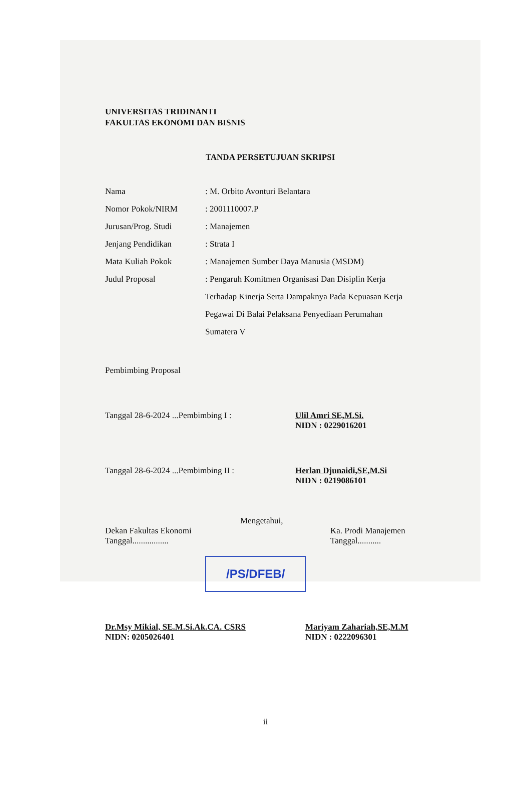UNIVERSITAS TRIDINANTI
FAKULTAS EKONOMI DAN BISNIS
TANDA PERSETUJUAN SKRIPSI
Nama : M. Orbito Avonturi Belantara
Nomor Pokok/NIRM : 2001110007.P
Jurusan/Prog. Studi : Manajemen
Jenjang Pendidikan : Strata I
Mata Kuliah Pokok : Manajemen Sumber Daya Manusia (MSDM)
Judul Proposal : Pengaruh Komitmen Organisasi Dan Disiplin Kerja Terhadap Kinerja Serta Dampaknya Pada Kepuasan Kerja Pegawai Di Balai Pelaksana Penyediaan Perumahan Sumatera V
Pembimbing Proposal
Tanggal 28-6-2024 ...Pembimbing I : Ulil Amri SE,M.Si.
NIDN : 0229016201
Tanggal 28-6-2024 ...Pembimbing II : Herlan Djunaidi,SE,M.Si
NIDN : 0219086101
Mengetahui,
Dekan Fakultas Ekonomi
Tanggal.................
Ka. Prodi Manajemen
Tanggal...........
/PS/DFEB/
Dr.Msy Mikial, SE.M.Si.Ak.CA. CSRS
NIDN: 0205026401
Mariyam Zahariah,SE,M.M
NIDN : 0222096301
ii